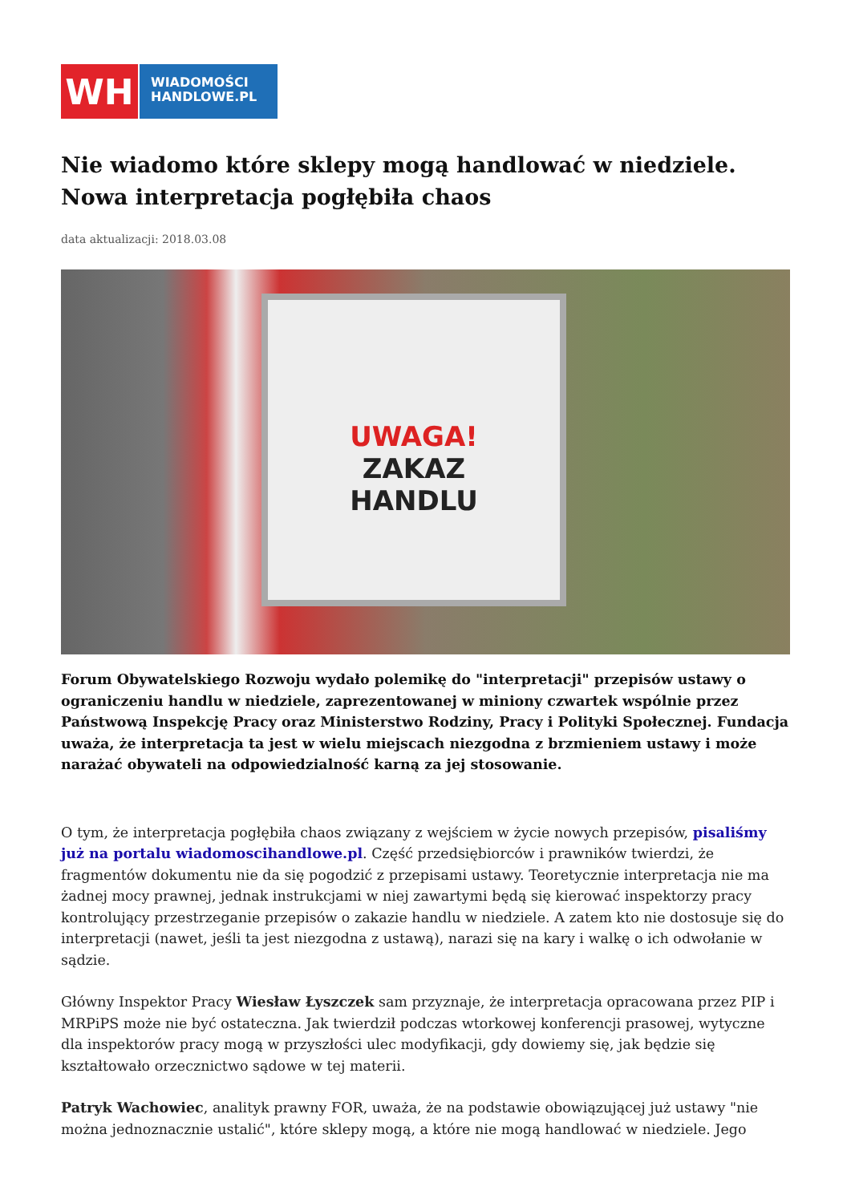WH
WIADOMOŚCI
HANDLOWE.PL
Nie wiadomo które sklepy mogą handlować w niedziele. Nowa interpretacja pogłębiła chaos
data aktualizacji: 2018.03.08
UWAGA!
ZAKAZ
HANDLU
Forum Obywatelskiego Rozwoju wydało polemikę do "interpretacji" przepisów ustawy o ograniczeniu handlu w niedziele, zaprezentowanej w miniony czwartek wspólnie przez Państwową Inspekcję Pracy oraz Ministerstwo Rodziny, Pracy i Polityki Społecznej. Fundacja uważa, że interpretacja ta jest w wielu miejscach niezgodna z brzmieniem ustawy i może narażać obywateli na odpowiedzialność karną za jej stosowanie.
O tym, że interpretacja pogłębiła chaos związany z wejściem w życie nowych przepisów, pisaliśmy już na portalu wiadomoscihandlowe.pl. Część przedsiębiorców i prawników twierdzi, że fragmentów dokumentu nie da się pogodzić z przepisami ustawy. Teoretycznie interpretacja nie ma żadnej mocy prawnej, jednak instrukcjami w niej zawartymi będą się kierować inspektorzy pracy kontrolujący przestrzeganie przepisów o zakazie handlu w niedziele. A zatem kto nie dostosuje się do interpretacji (nawet, jeśli ta jest niezgodna z ustawą), narazi się na kary i walkę o ich odwołanie w sądzie.
Główny Inspektor Pracy Wiesław Łyszczek sam przyznaje, że interpretacja opracowana przez PIP i MRPiPS może nie być ostateczna. Jak twierdził podczas wtorkowej konferencji prasowej, wytyczne dla inspektorów pracy mogą w przyszłości ulec modyfikacji, gdy dowiemy się, jak będzie się kształtowało orzecznictwo sądowe w tej materii.
Patryk Wachowiec, analityk prawny FOR, uważa, że na podstawie obowiązującej już ustawy "nie można jednoznacznie ustalić", które sklepy mogą, a które nie mogą handlować w niedziele. Jego